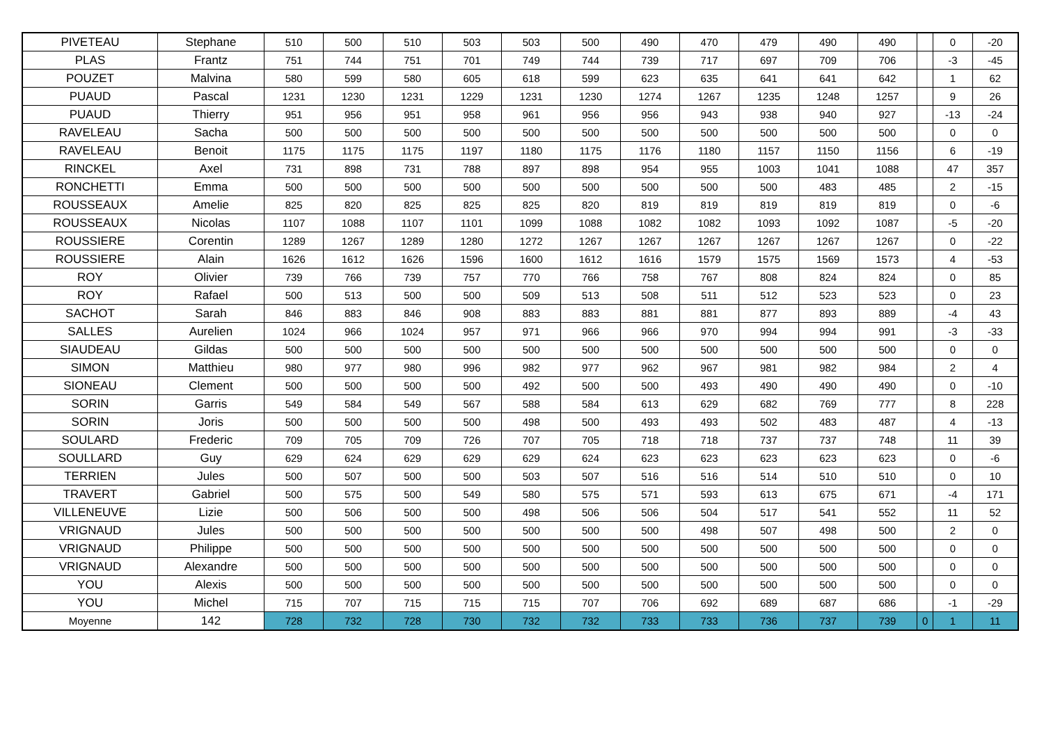| PIVETEAU | Stephane | 510 | 500 | 510 | 503 | 503 | 500 | 490 | 470 | 479 | 490 | 490 | | 0 | -20 |
| PLAS | Frantz | 751 | 744 | 751 | 701 | 749 | 744 | 739 | 717 | 697 | 709 | 706 | | -3 | -45 |
| POUZET | Malvina | 580 | 599 | 580 | 605 | 618 | 599 | 623 | 635 | 641 | 641 | 642 | | 1 | 62 |
| PUAUD | Pascal | 1231 | 1230 | 1231 | 1229 | 1231 | 1230 | 1274 | 1267 | 1235 | 1248 | 1257 | | 9 | 26 |
| PUAUD | Thierry | 951 | 956 | 951 | 958 | 961 | 956 | 956 | 943 | 938 | 940 | 927 | | -13 | -24 |
| RAVELEAU | Sacha | 500 | 500 | 500 | 500 | 500 | 500 | 500 | 500 | 500 | 500 | 500 | | 0 | 0 |
| RAVELEAU | Benoit | 1175 | 1175 | 1175 | 1197 | 1180 | 1175 | 1176 | 1180 | 1157 | 1150 | 1156 | | 6 | -19 |
| RINCKEL | Axel | 731 | 898 | 731 | 788 | 897 | 898 | 954 | 955 | 1003 | 1041 | 1088 | | 47 | 357 |
| RONCHETTI | Emma | 500 | 500 | 500 | 500 | 500 | 500 | 500 | 500 | 500 | 483 | 485 | | 2 | -15 |
| ROUSSEAUX | Amelie | 825 | 820 | 825 | 825 | 825 | 820 | 819 | 819 | 819 | 819 | 819 | | 0 | -6 |
| ROUSSEAUX | Nicolas | 1107 | 1088 | 1107 | 1101 | 1099 | 1088 | 1082 | 1082 | 1093 | 1092 | 1087 | | -5 | -20 |
| ROUSSIERE | Corentin | 1289 | 1267 | 1289 | 1280 | 1272 | 1267 | 1267 | 1267 | 1267 | 1267 | 1267 | | 0 | -22 |
| ROUSSIERE | Alain | 1626 | 1612 | 1626 | 1596 | 1600 | 1612 | 1616 | 1579 | 1575 | 1569 | 1573 | | 4 | -53 |
| ROY | Olivier | 739 | 766 | 739 | 757 | 770 | 766 | 758 | 767 | 808 | 824 | 824 | | 0 | 85 |
| ROY | Rafael | 500 | 513 | 500 | 500 | 509 | 513 | 508 | 511 | 512 | 523 | 523 | | 0 | 23 |
| SACHOT | Sarah | 846 | 883 | 846 | 908 | 883 | 883 | 881 | 881 | 877 | 893 | 889 | | -4 | 43 |
| SALLES | Aurelien | 1024 | 966 | 1024 | 957 | 971 | 966 | 966 | 970 | 994 | 994 | 991 | | -3 | -33 |
| SIAUDEAU | Gildas | 500 | 500 | 500 | 500 | 500 | 500 | 500 | 500 | 500 | 500 | 500 | | 0 | 0 |
| SIMON | Matthieu | 980 | 977 | 980 | 996 | 982 | 977 | 962 | 967 | 981 | 982 | 984 | | 2 | 4 |
| SIONEAU | Clement | 500 | 500 | 500 | 500 | 492 | 500 | 500 | 493 | 490 | 490 | 490 | | 0 | -10 |
| SORIN | Garris | 549 | 584 | 549 | 567 | 588 | 584 | 613 | 629 | 682 | 769 | 777 | | 8 | 228 |
| SORIN | Joris | 500 | 500 | 500 | 500 | 498 | 500 | 493 | 493 | 502 | 483 | 487 | | 4 | -13 |
| SOULARD | Frederic | 709 | 705 | 709 | 726 | 707 | 705 | 718 | 718 | 737 | 737 | 748 | | 11 | 39 |
| SOULLARD | Guy | 629 | 624 | 629 | 629 | 629 | 624 | 623 | 623 | 623 | 623 | 623 | | 0 | -6 |
| TERRIEN | Jules | 500 | 507 | 500 | 500 | 503 | 507 | 516 | 516 | 514 | 510 | 510 | | 0 | 10 |
| TRAVERT | Gabriel | 500 | 575 | 500 | 549 | 580 | 575 | 571 | 593 | 613 | 675 | 671 | | -4 | 171 |
| VILLENEUVE | Lizie | 500 | 506 | 500 | 500 | 498 | 506 | 506 | 504 | 517 | 541 | 552 | | 11 | 52 |
| VRIGNAUD | Jules | 500 | 500 | 500 | 500 | 500 | 500 | 500 | 498 | 507 | 498 | 500 | | 2 | 0 |
| VRIGNAUD | Philippe | 500 | 500 | 500 | 500 | 500 | 500 | 500 | 500 | 500 | 500 | 500 | | 0 | 0 |
| VRIGNAUD | Alexandre | 500 | 500 | 500 | 500 | 500 | 500 | 500 | 500 | 500 | 500 | 500 | | 0 | 0 |
| YOU | Alexis | 500 | 500 | 500 | 500 | 500 | 500 | 500 | 500 | 500 | 500 | 500 | | 0 | 0 |
| YOU | Michel | 715 | 707 | 715 | 715 | 715 | 707 | 706 | 692 | 689 | 687 | 686 | | -1 | -29 |
| Moyenne | 142 | 728 | 732 | 728 | 730 | 732 | 732 | 733 | 733 | 736 | 737 | 739 | 0 | 1 | 11 |